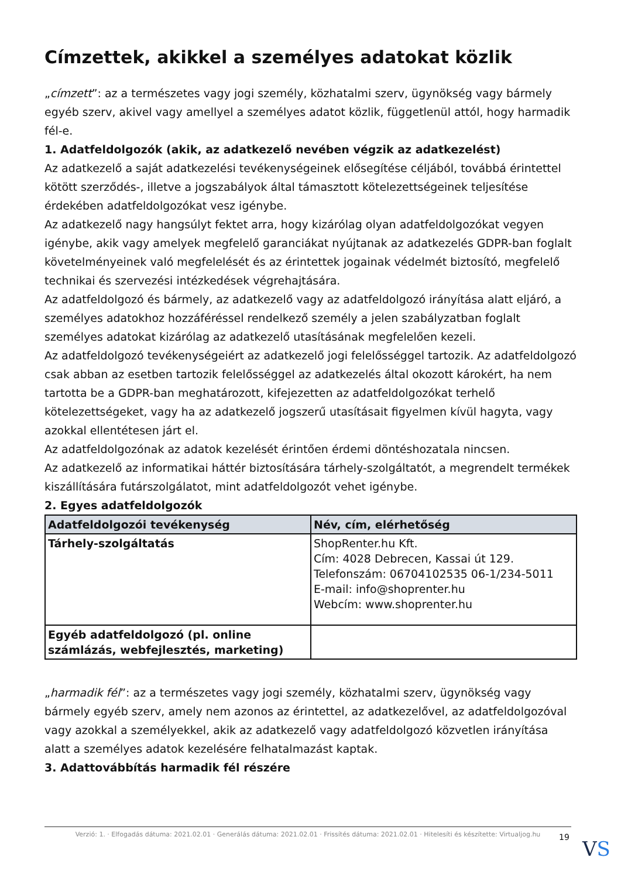Címzettek, akikkel a személyes adatokat közlik
„címzett”: az a természetes vagy jogi személy, közhatalmi szerv, ügynökség vagy bármely egyéb szerv, akivel vagy amellyel a személyes adatot közlik, függetlenül attól, hogy harmadik fél-e.
1. Adatfeldolgozók (akik, az adatkezelő nevében végzik az adatkezelést)
Az adatkezelő a saját adatkezelési tevékenységeinek elősegítése céljából, továbbá érintettel kötött szerződés-, illetve a jogszabályok által támasztott kötelezettségeinek teljesítése érdekében adatfeldolgozókat vesz igénybe.
Az adatkezelő nagy hangsúlyt fektet arra, hogy kizárólag olyan adatfeldolgozókat vegyen igénybe, akik vagy amelyek megfelelő garanciákat nyújtanak az adatkezelés GDPR-ban foglalt követelményeinek való megfelelését és az érintettek jogainak védelmét biztosító, megfelelő technikai és szervezési intézkedések végrehajtására.
Az adatfeldolgozó és bármely, az adatkezelő vagy az adatfeldolgozó irányítása alatt eljáró, a személyes adatokhoz hozzáféréssel rendelkező személy a jelen szabályzatban foglalt személyes adatokat kizárólag az adatkezelő utasításának megfelelően kezeli.
Az adatfeldolgozó tevékenységeiért az adatkezelő jogi felelősséggel tartozik. Az adatfeldolgozó csak abban az esetben tartozik felelősséggel az adatkezelés által okozott károkért, ha nem tartotta be a GDPR-ban meghatározott, kifejezetten az adatfeldolgozókat terhelő kötelezettségeket, vagy ha az adatkezelő jogszerű utasításait figyelmen kívül hagyta, vagy azokkal ellentétesen járt el.
Az adatfeldolgozónak az adatok kezelését érintően érdemi döntéshozatala nincsen.
Az adatkezelő az informatikai háttér biztosítására tárhely-szolgáltatót, a megrendelt termékek kiszállítására futárszolgálatot, mint adatfeldolgozót vehet igénybe.
2. Egyes adatfeldolgozók
| Adatfeldolgozói tevékenység | Név, cím, elérhetőség |
| --- | --- |
| Tárhely-szolgáltatás | ShopRenter.hu Kft. Cím: 4028 Debrecen, Kassai út 129. Telefonszám: 06704102535 06-1/234-5011 E-mail: info@shoprenter.hu Webcím: www.shoprenter.hu |
| Egyéb adatfeldolgozó (pl. online számlázás, webfejlesztés, marketing) | |
„harmadik fél”: az a természetes vagy jogi személy, közhatalmi szerv, ügynökség vagy bármely egyéb szerv, amely nem azonos az érintettel, az adatkezelővel, az adatfeldolgozóval vagy azokkal a személyekkel, akik az adatkezelő vagy adatfeldolgozó közvetlen irányítása alatt a személyes adatok kezelésére felhatalmazást kaptak.
3. Adattovábbítás harmadik fél részére
Verzió: 1. · Elfogadás dátuma: 2021.02.01 · Generálás dátuma: 2021.02.01 · Frissítés dátuma: 2021.02.01 · Hitelesíti és készítette: Virtualjog.hu
19 VS